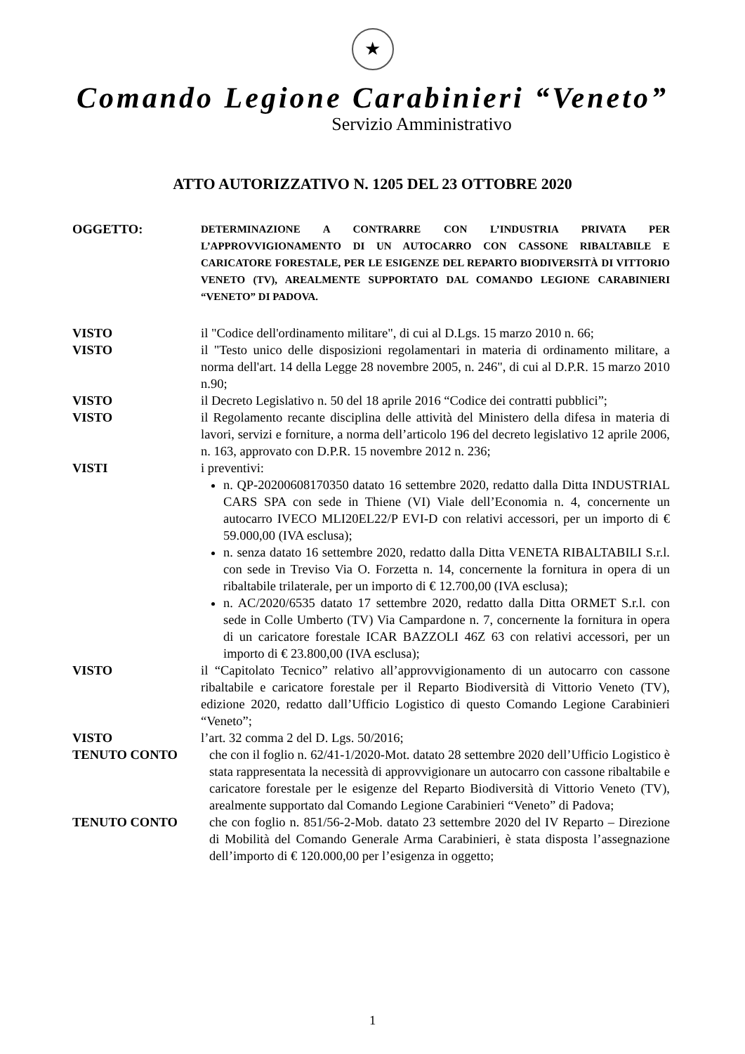★
Comando Legione Carabinieri “Veneto”
Servizio Amministrativo
ATTO AUTORIZZATIVO N. 1205 DEL 23 OTTOBRE 2020
OGGETTO:
DETERMINAZIONE A CONTRARRE CON L’INDUSTRIA PRIVATA PER L’APPROVVIGIONAMENTO DI UN AUTOCARRO CON CASSONE RIBALTABILE E CARICATORE FORESTALE, PER LE ESIGENZE DEL REPARTO BIODIVERSITÀ DI VITTORIO VENETO (TV), AREALMENTE SUPPORTATO DAL COMANDO LEGIONE CARABINIERI “VENETO” DI PADOVA.
VISTO il "Codice dell'ordinamento militare", di cui al D.Lgs. 15 marzo 2010 n. 66;
VISTO il "Testo unico delle disposizioni regolamentari in materia di ordinamento militare, a norma dell'art. 14 della Legge 28 novembre 2005, n. 246", di cui al D.P.R. 15 marzo 2010 n.90;
VISTO il Decreto Legislativo n. 50 del 18 aprile 2016 “Codice dei contratti pubblici”;
VISTO il Regolamento recante disciplina delle attività del Ministero della difesa in materia di lavori, servizi e forniture, a norma dell’articolo 196 del decreto legislativo 12 aprile 2006, n. 163, approvato con D.P.R. 15 novembre 2012 n. 236;
VISTI i preventivi:
n. QP-20200608170350 datato 16 settembre 2020, redatto dalla Ditta INDUSTRIAL CARS SPA con sede in Thiene (VI) Viale dell’Economia n. 4, concernente un autocarro IVECO MLI20EL22/P EVI-D con relativi accessori, per un importo di € 59.000,00 (IVA esclusa);
n. senza datato 16 settembre 2020, redatto dalla Ditta VENETA RIBALTABILI S.r.l. con sede in Treviso Via O. Forzetta n. 14, concernente la fornitura in opera di un ribaltabile trilaterale, per un importo di € 12.700,00 (IVA esclusa);
n. AC/2020/6535 datato 17 settembre 2020, redatto dalla Ditta ORMET S.r.l. con sede in Colle Umberto (TV) Via Campardone n. 7, concernente la fornitura in opera di un caricatore forestale ICAR BAZZOLI 46Z 63 con relativi accessori, per un importo di € 23.800,00 (IVA esclusa);
VISTO il “Capitolato Tecnico” relativo all’approvvigionamento di un autocarro con cassone ribaltabile e caricatore forestale per il Reparto Biodiversità di Vittorio Veneto (TV), edizione 2020, redatto dall’Ufficio Logistico di questo Comando Legione Carabinieri “Veneto”;
VISTO l’art. 32 comma 2 del D. Lgs. 50/2016;
TENUTO CONTO che con il foglio n. 62/41-1/2020-Mot. datato 28 settembre 2020 dell’Ufficio Logistico è stata rappresentata la necessità di approvvigionare un autocarro con cassone ribaltabile e caricatore forestale per le esigenze del Reparto Biodiversità di Vittorio Veneto (TV), arealmente supportato dal Comando Legione Carabinieri “Veneto” di Padova;
TENUTO CONTO che con foglio n. 851/56-2-Mob. datato 23 settembre 2020 del IV Reparto – Direzione di Mobilità del Comando Generale Arma Carabinieri, è stata disposta l’assegnazione dell’importo di € 120.000,00 per l’esigenza in oggetto;
1